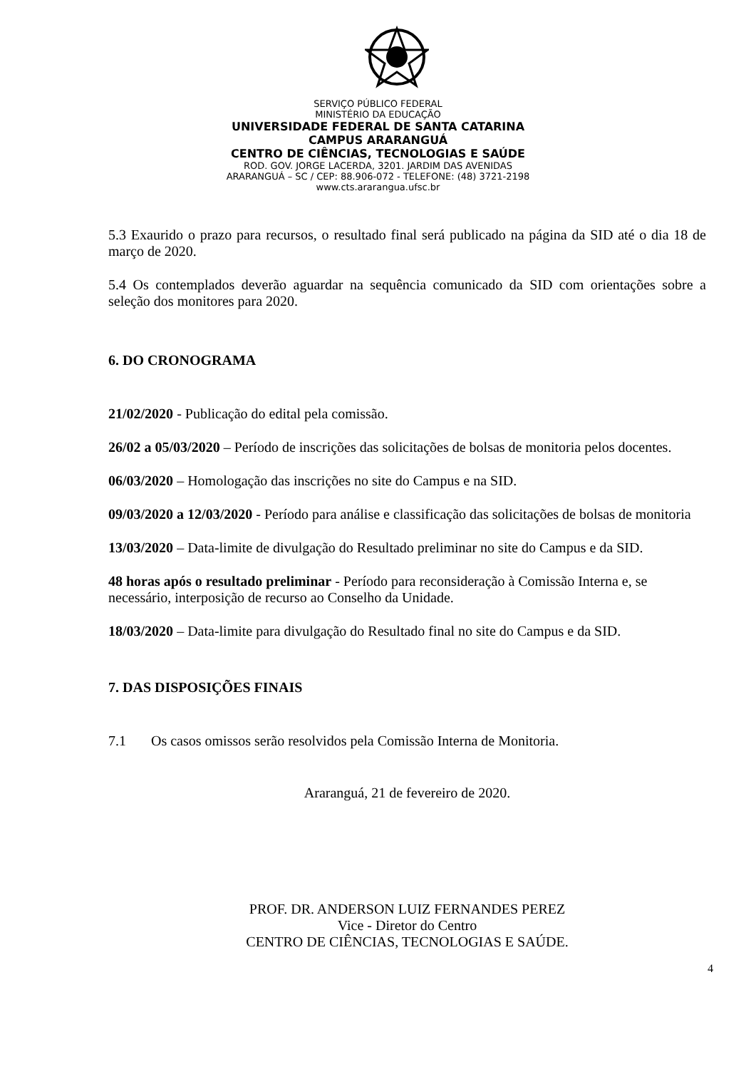SERVIÇO PÚBLICO FEDERAL
MINISTÉRIO DA EDUCAÇÃO
UNIVERSIDADE FEDERAL DE SANTA CATARINA
CAMPUS ARARANGUÁ
CENTRO DE CIÊNCIAS, TECNOLOGIAS E SAÚDE
ROD. GOV. JORGE LACERDA, 3201. JARDIM DAS AVENIDAS
ARARANGUÁ – SC / CEP: 88.906-072 - TELEFONE: (48) 3721-2198
www.cts.ararangua.ufsc.br
5.3 Exaurido o prazo para recursos, o resultado final será publicado na página da SID até o dia 18 de março de 2020.
5.4 Os contemplados deverão aguardar na sequência comunicado da SID com orientações sobre a seleção dos monitores para 2020.
6. DO CRONOGRAMA
21/02/2020 - Publicação do edital pela comissão.
26/02 a 05/03/2020 – Período de inscrições das solicitações de bolsas de monitoria pelos docentes.
06/03/2020 – Homologação das inscrições no site do Campus e na SID.
09/03/2020 a 12/03/2020 - Período para análise e classificação das solicitações de bolsas de monitoria
13/03/2020 – Data-limite de divulgação do Resultado preliminar no site do Campus e da SID.
48 horas após o resultado preliminar - Período para reconsideração à Comissão Interna e, se necessário, interposição de recurso ao Conselho da Unidade.
18/03/2020 – Data-limite para divulgação do Resultado final no site do Campus e da SID.
7. DAS DISPOSIÇÕES FINAIS
7.1 Os casos omissos serão resolvidos pela Comissão Interna de Monitoria.
Araranguá, 21 de fevereiro de 2020.
PROF. DR. ANDERSON LUIZ FERNANDES PEREZ
Vice - Diretor do Centro
CENTRO DE CIÊNCIAS, TECNOLOGIAS E SAÚDE.
4